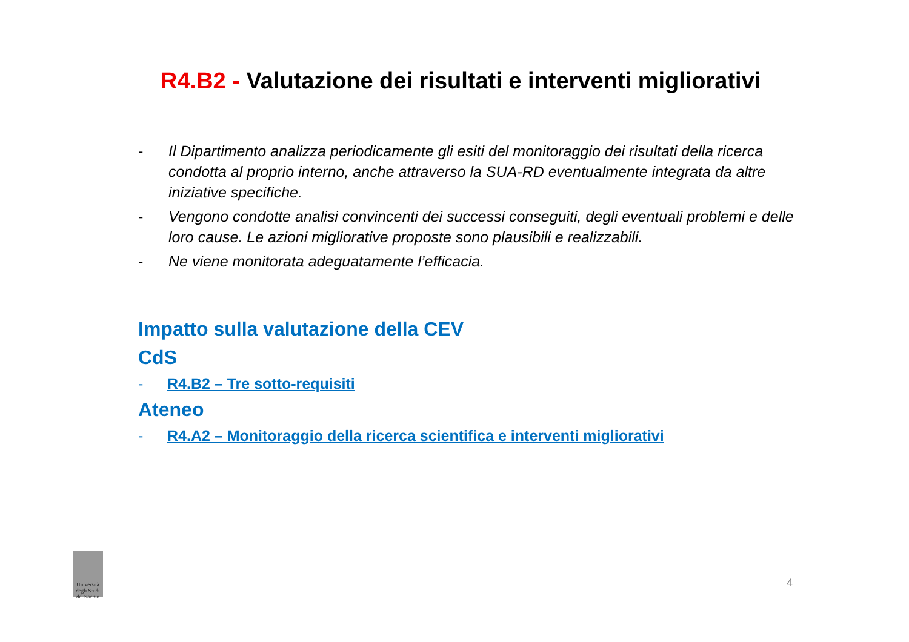R4.B2 - Valutazione dei risultati e interventi migliorativi
- Il Dipartimento analizza periodicamente gli esiti del monitoraggio dei risultati della ricerca condotta al proprio interno, anche attraverso la SUA-RD eventualmente integrata da altre iniziative specifiche.
- Vengono condotte analisi convincenti dei successi conseguiti, degli eventuali problemi e delle loro cause. Le azioni migliorative proposte sono plausibili e realizzabili.
- Ne viene monitorata adeguatamente l’efficacia.
Impatto sulla valutazione della CEV
CdS
- R4.B2 – Tre sotto-requisiti
Ateneo
- R4.A2 – Monitoraggio della ricerca scientifica e interventi migliorativi
Università degli Studi del Sannio
4